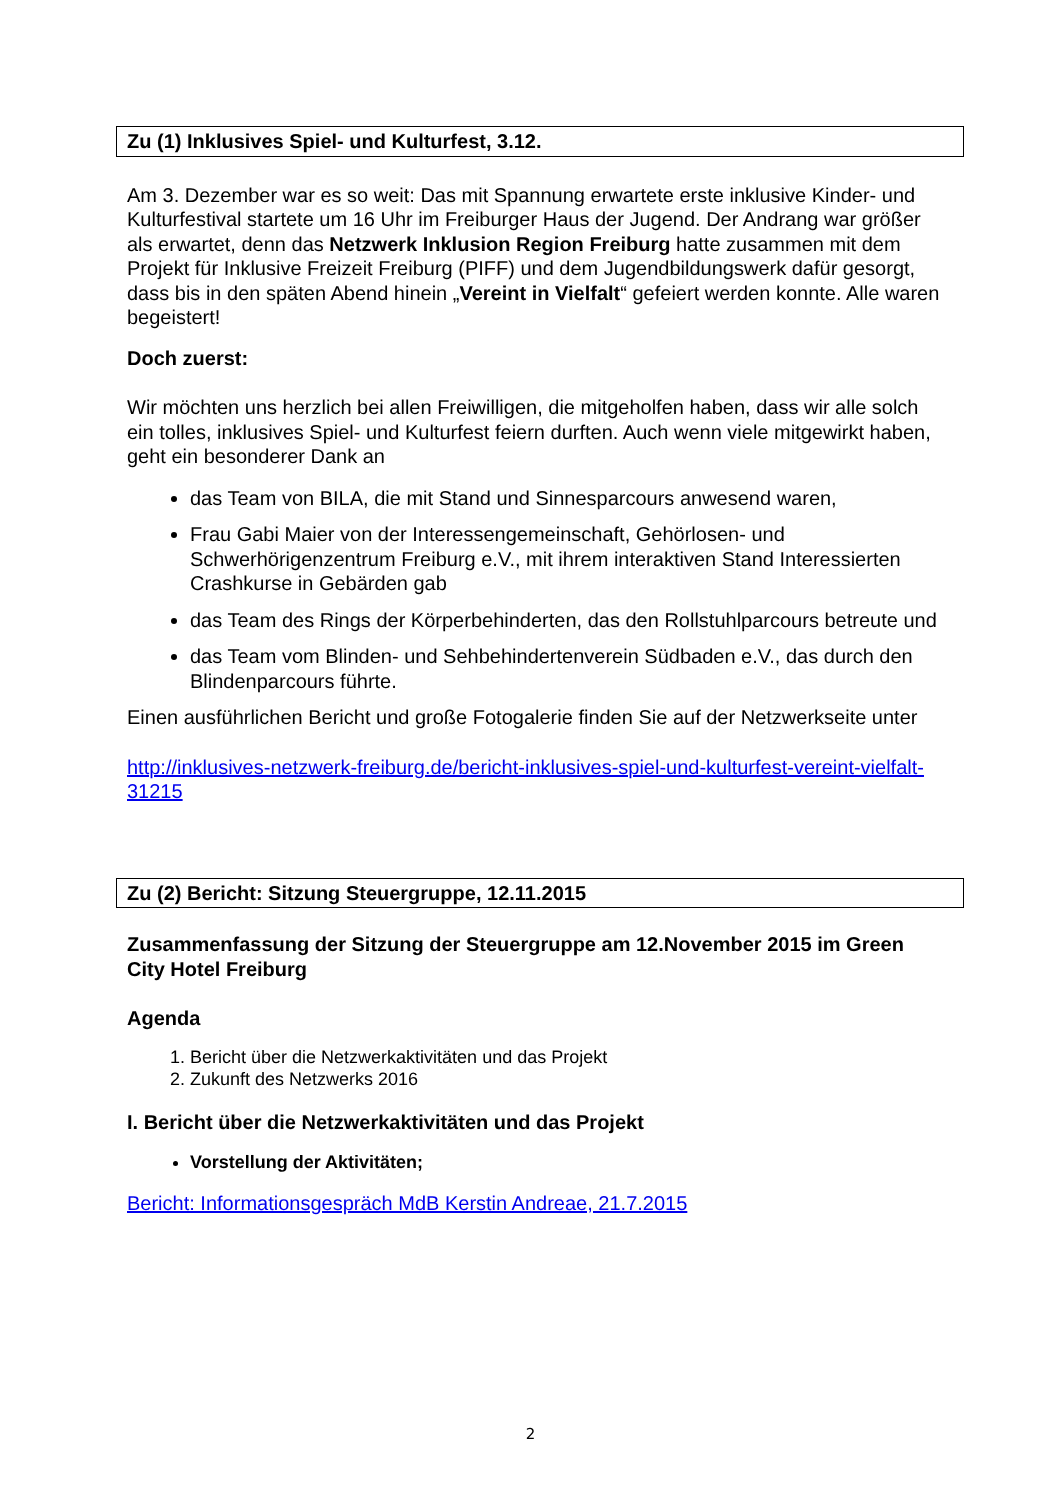Zu (1) Inklusives Spiel- und Kulturfest, 3.12.
Am 3. Dezember war es so weit: Das mit Spannung erwartete erste inklusive Kinder- und Kulturfestival startete um 16 Uhr im Freiburger Haus der Jugend. Der Andrang war größer als erwartet, denn das Netzwerk Inklusion Region Freiburg hatte zusammen mit dem Projekt für Inklusive Freizeit Freiburg (PIFF) und dem Jugendbildungswerk dafür gesorgt, dass bis in den späten Abend hinein „Vereint in Vielfalt“ gefeiert werden konnte. Alle waren begeistert!
Doch zuerst:
Wir möchten uns herzlich bei allen Freiwilligen, die mitgeholfen haben, dass wir alle solch ein tolles, inklusives Spiel- und Kulturfest feiern durften. Auch wenn viele mitgewirkt haben, geht ein besonderer Dank an
das Team von BILA, die mit Stand und Sinnesparcours anwesend waren,
Frau Gabi Maier von der Interessengemeinschaft, Gehörlosen- und Schwerhörigenzentrum Freiburg e.V., mit ihrem interaktiven Stand Interessierten Crashkurse in Gebärden gab
das Team des Rings der Körperbehinderten, das den Rollstuhlparcours betreute und
das Team vom Blinden- und Sehbehindertenverein Südbaden e.V., das durch den Blindenparcours führte.
Einen ausführlichen Bericht und große Fotogalerie finden Sie auf der Netzwerkseite unter
http://inklusives-netzwerk-freiburg.de/bericht-inklusives-spiel-und-kulturfest-vereint-vielfalt-31215
Zu (2) Bericht: Sitzung Steuergruppe, 12.11.2015
Zusammenfassung der Sitzung der Steuergruppe am 12.November 2015 im Green City Hotel Freiburg
Agenda
1. Bericht über die Netzwerkaktivitäten und das Projekt
2. Zukunft des Netzwerks 2016
I. Bericht über die Netzwerkaktivitäten und das Projekt
Vorstellung der Aktivitäten;
Bericht: Informationsgespräch MdB Kerstin Andreae, 21.7.2015
2